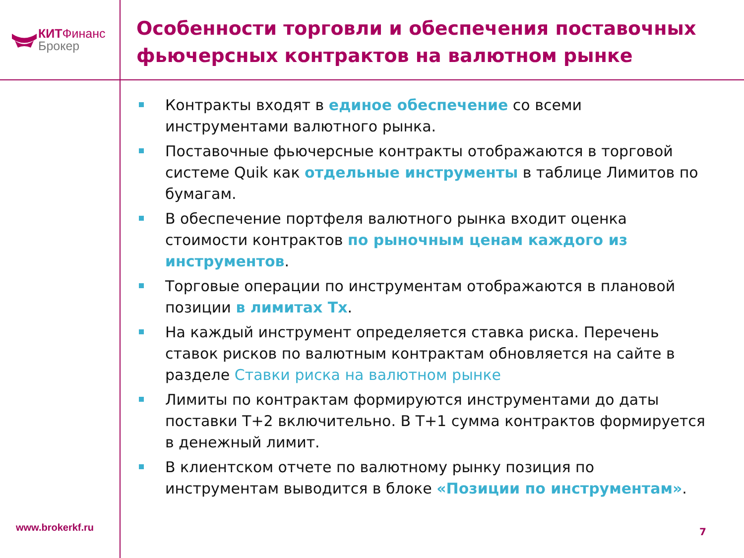КИТФинанс
Брокер
Особенности торговли и обеспечения поставочных фьючерсных контрактов на валютном рынке
Контракты входят в единое обеспечение со всеми инструментами валютного рынка.
Поставочные фьючерсные контракты отображаются в торговой системе Quik как отдельные инструменты в таблице Лимитов по бумагам.
В обеспечение портфеля валютного рынка входит оценка стоимости контрактов по рыночным ценам каждого из инструментов.
Торговые операции по инструментам отображаются в плановой позиции в лимитах Тх.
На каждый инструмент определяется ставка риска. Перечень ставок рисков по валютным контрактам обновляется на сайте в разделе Ставки риска на валютном рынке
Лимиты по контрактам формируются инструментами до даты поставки Т+2 включительно. В Т+1 сумма контрактов формируется в денежный лимит.
В клиентском отчете по валютному рынку позиция по инструментам выводится в блоке «Позиции по инструментам».
www.brokerkf.ru 7